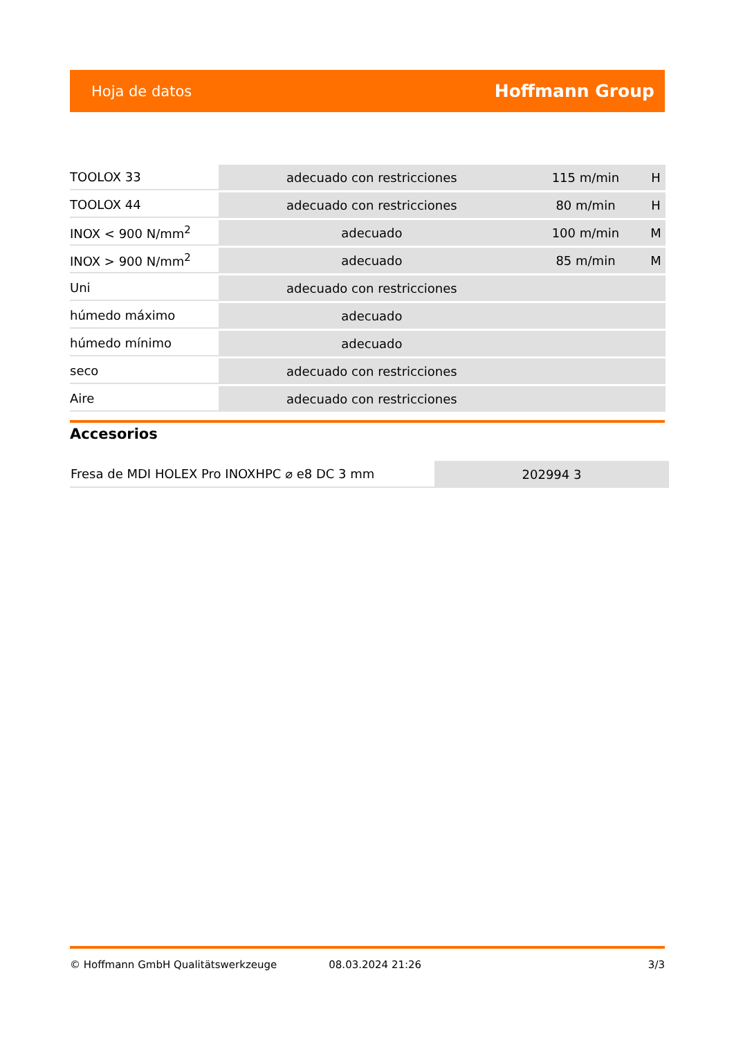Hoja de datos Hoffmann Group
| TOOLOX 33 | adecuado con restricciones | 115 m/min | H |
| TOOLOX 44 | adecuado con restricciones | 80 m/min | H |
| INOX < 900 N/mm<sup>2</sup> | adecuado | 100 m/min | M |
| INOX > 900 N/mm<sup>2</sup> | adecuado | 85 m/min | M |
| Uni | adecuado con restricciones | | |
| húmedo máximo | adecuado | | |
| húmedo mínimo | adecuado | | |
| seco | adecuado con restricciones | | |
| Aire | adecuado con restricciones | | |
Accesorios
| Fresa de MDI HOLEX Pro INOXHPC ⌀ e8 DC 3 mm | 202994 3 |
© Hoffmann GmbH Qualitätswerkzeuge 08.03.2024 21:26 3/3